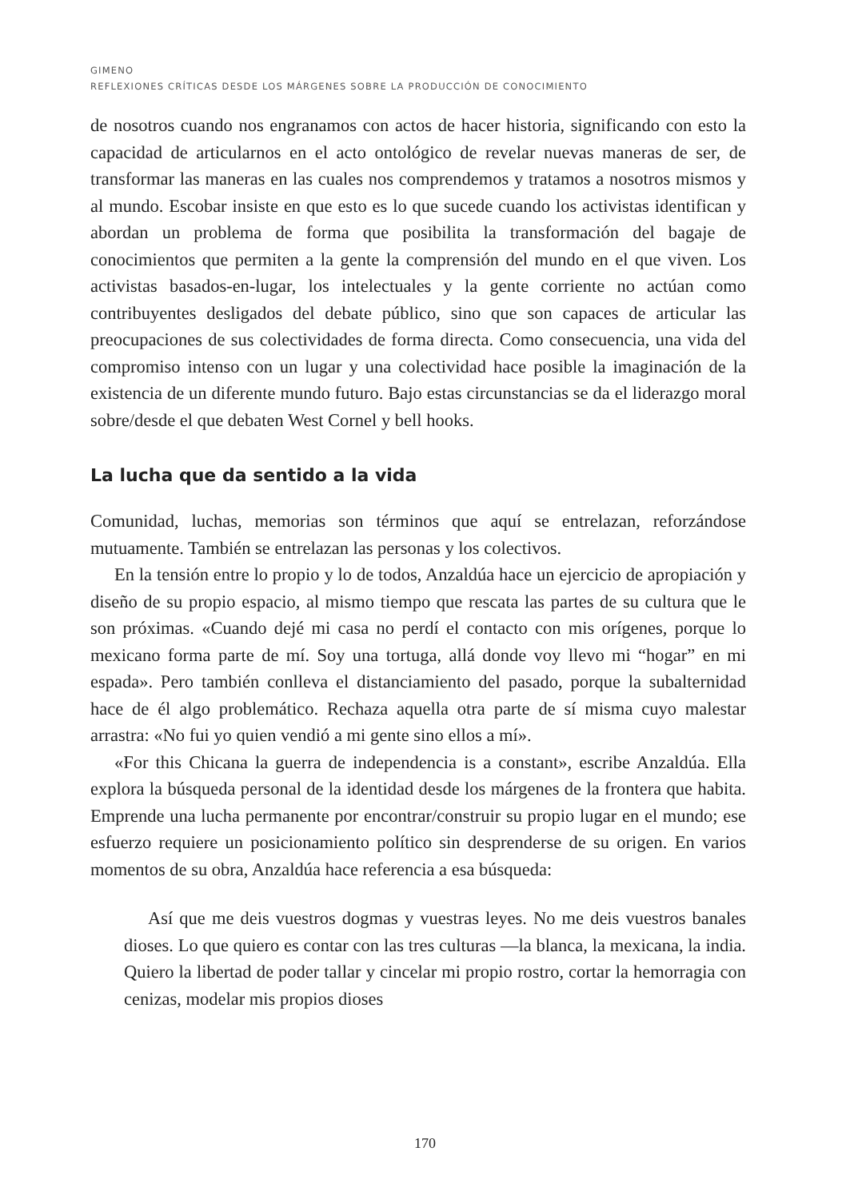GIMENO
REFLEXIONES CRÍTICAS DESDE LOS MÁRGENES SOBRE LA PRODUCCIÓN DE CONOCIMIENTO
de nosotros cuando nos engranamos con actos de hacer historia, significando con esto la capacidad de articularnos en el acto ontológico de revelar nuevas maneras de ser, de transformar las maneras en las cuales nos comprendemos y tratamos a nosotros mismos y al mundo. Escobar insiste en que esto es lo que sucede cuando los activistas identifican y abordan un problema de forma que posibilita la transformación del bagaje de conocimientos que permiten a la gente la comprensión del mundo en el que viven. Los activistas basados-en-lugar, los intelectuales y la gente corriente no actúan como contribuyentes desligados del debate público, sino que son capaces de articular las preocupaciones de sus colectividades de forma directa. Como consecuencia, una vida del compromiso intenso con un lugar y una colectividad hace posible la imaginación de la existencia de un diferente mundo futuro. Bajo estas circunstancias se da el liderazgo moral sobre/desde el que debaten West Cornel y bell hooks.
La lucha que da sentido a la vida
Comunidad, luchas, memorias son términos que aquí se entrelazan, reforzándose mutuamente. También se entrelazan las personas y los colectivos.
En la tensión entre lo propio y lo de todos, Anzaldúa hace un ejercicio de apropiación y diseño de su propio espacio, al mismo tiempo que rescata las partes de su cultura que le son próximas. «Cuando dejé mi casa no perdí el contacto con mis orígenes, porque lo mexicano forma parte de mí. Soy una tortuga, allá donde voy llevo mi “hogar” en mi espada». Pero también conlleva el distanciamiento del pasado, porque la subalternidad hace de él algo problemático. Rechaza aquella otra parte de sí misma cuyo malestar arrastra: «No fui yo quien vendió a mi gente sino ellos a mí».
«For this Chicana la guerra de independencia is a constant», escribe Anzaldúa. Ella explora la búsqueda personal de la identidad desde los márgenes de la frontera que habita. Emprende una lucha permanente por encontrar/construir su propio lugar en el mundo; ese esfuerzo requiere un posicionamiento político sin desprenderse de su origen. En varios momentos de su obra, Anzaldúa hace referencia a esa búsqueda:
Así que me deis vuestros dogmas y vuestras leyes. No me deis vuestros banales dioses. Lo que quiero es contar con las tres culturas —la blanca, la mexicana, la india. Quiero la libertad de poder tallar y cincelar mi propio rostro, cortar la hemorragia con cenizas, modelar mis propios dioses
170